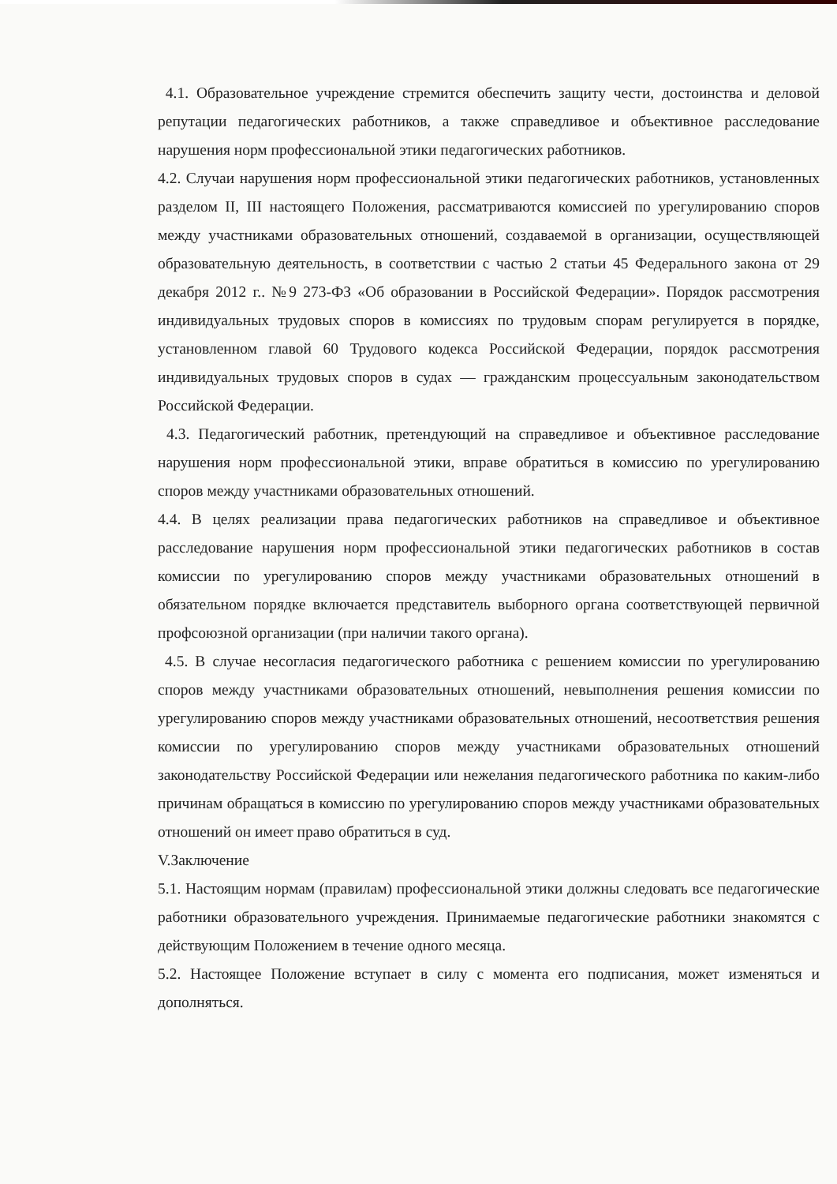4.1. Образовательное учреждение стремится обеспечить защиту чести, достоинства и деловой репутации педагогических работников, а также справедливое и объективное расследование нарушения норм профессиональной этики педагогических работников.
4.2. Случаи нарушения норм профессиональной этики педагогических работников, установленных разделом II, III настоящего Положения, рассматриваются комиссией по урегулированию споров между участниками образовательных отношений, создаваемой в организации, осуществляющей образовательную деятельность, в соответствии с частью 2 статьи 45 Федерального закона от 29 декабря 2012 г.. №9 273-ФЗ «Об образовании в Российской Федерации». Порядок рассмотрения индивидуальных трудовых споров в комиссиях по трудовым спорам регулируется в порядке, установленном главой 60 Трудового кодекса Российской Федерации, порядок рассмотрения индивидуальных трудовых споров в судах — гражданским процессуальным законодательством Российской Федерации.
4.3. Педагогический работник, претендующий на справедливое и объективное расследование нарушения норм профессиональной этики, вправе обратиться в комиссию по урегулированию споров между участниками образовательных отношений.
4.4. В целях реализации права педагогических работников на справедливое и объективное расследование нарушения норм профессиональной этики педагогических работников в состав комиссии по урегулированию споров между участниками образовательных отношений в обязательном порядке включается представитель выборного органа соответствующей первичной профсоюзной организации (при наличии такого органа).
4.5. В случае несогласия педагогического работника с решением комиссии по урегулированию споров между участниками образовательных отношений, невыполнения решения комиссии по урегулированию споров между участниками образовательных отношений, несоответствия решения комиссии по урегулированию споров между участниками образовательных отношений законодательству Российской Федерации или нежелания педагогического работника по каким-либо причинам обращаться в комиссию по урегулированию споров между участниками образовательных отношений он имеет право обратиться в суд.
V.Заключение
5.1. Настоящим нормам (правилам) профессиональной этики должны следовать все педагогические работники образовательного учреждения. Принимаемые педагогические работники знакомятся с действующим Положением в течение одного месяца.
5.2. Настоящее Положение вступает в силу с момента его подписания, может изменяться и дополняться.